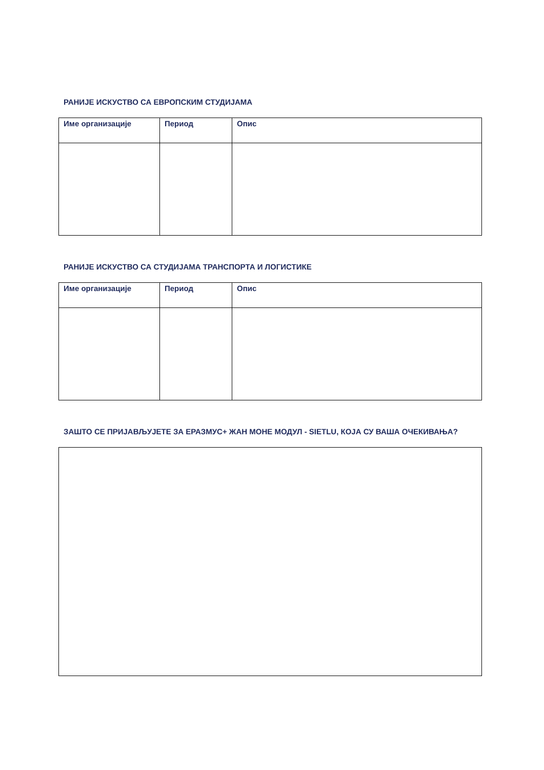РАНИЈЕ ИСКУСТВО СА ЕВРОПСКИМ СТУДИЈАМА
| Име организације | Период | Опис |
| --- | --- | --- |
РАНИЈЕ ИСКУСТВО СА СТУДИЈАМА ТРАНСПОРТА И ЛОГИСТИКЕ
| Име организације | Период | Опис |
| --- | --- | --- |
ЗАШТО СЕ ПРИЈАВЉУЈЕТЕ ЗА ЕРАЗМУС+ ЖАН МОНЕ МОДУЛ - SIETLU, КОЈА СУ ВАША ОЧЕКИВАЊА?